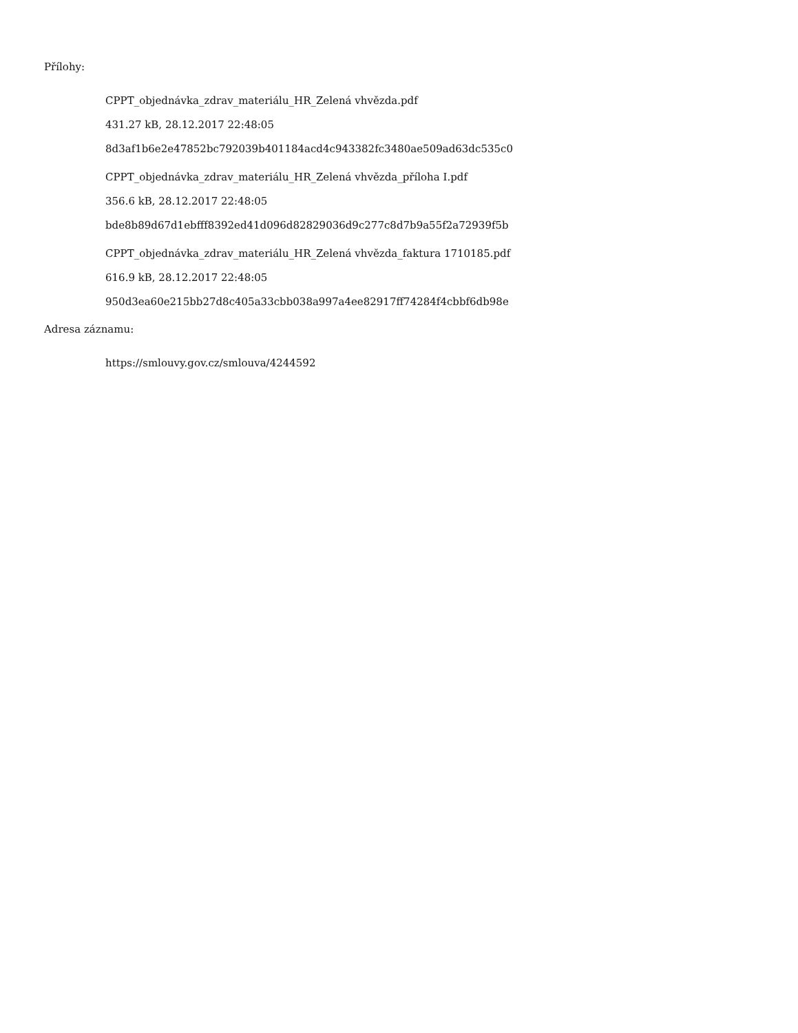Přílohy:
CPPT_objednávka_zdrav_materiálu_HR_Zelená vhvězda.pdf
431.27 kB, 28.12.2017 22:48:05
8d3af1b6e2e47852bc792039b401184acd4c943382fc3480ae509ad63dc535c0
CPPT_objednávka_zdrav_materiálu_HR_Zelená vhvězda_příloha I.pdf
356.6 kB, 28.12.2017 22:48:05
bde8b89d67d1ebfff8392ed41d096d82829036d9c277c8d7b9a55f2a72939f5b
CPPT_objednávka_zdrav_materiálu_HR_Zelená vhvězda_faktura 1710185.pdf
616.9 kB, 28.12.2017 22:48:05
950d3ea60e215bb27d8c405a33cbb038a997a4ee82917ff74284f4cbbf6db98e
Adresa záznamu:
https://smlouvy.gov.cz/smlouva/4244592